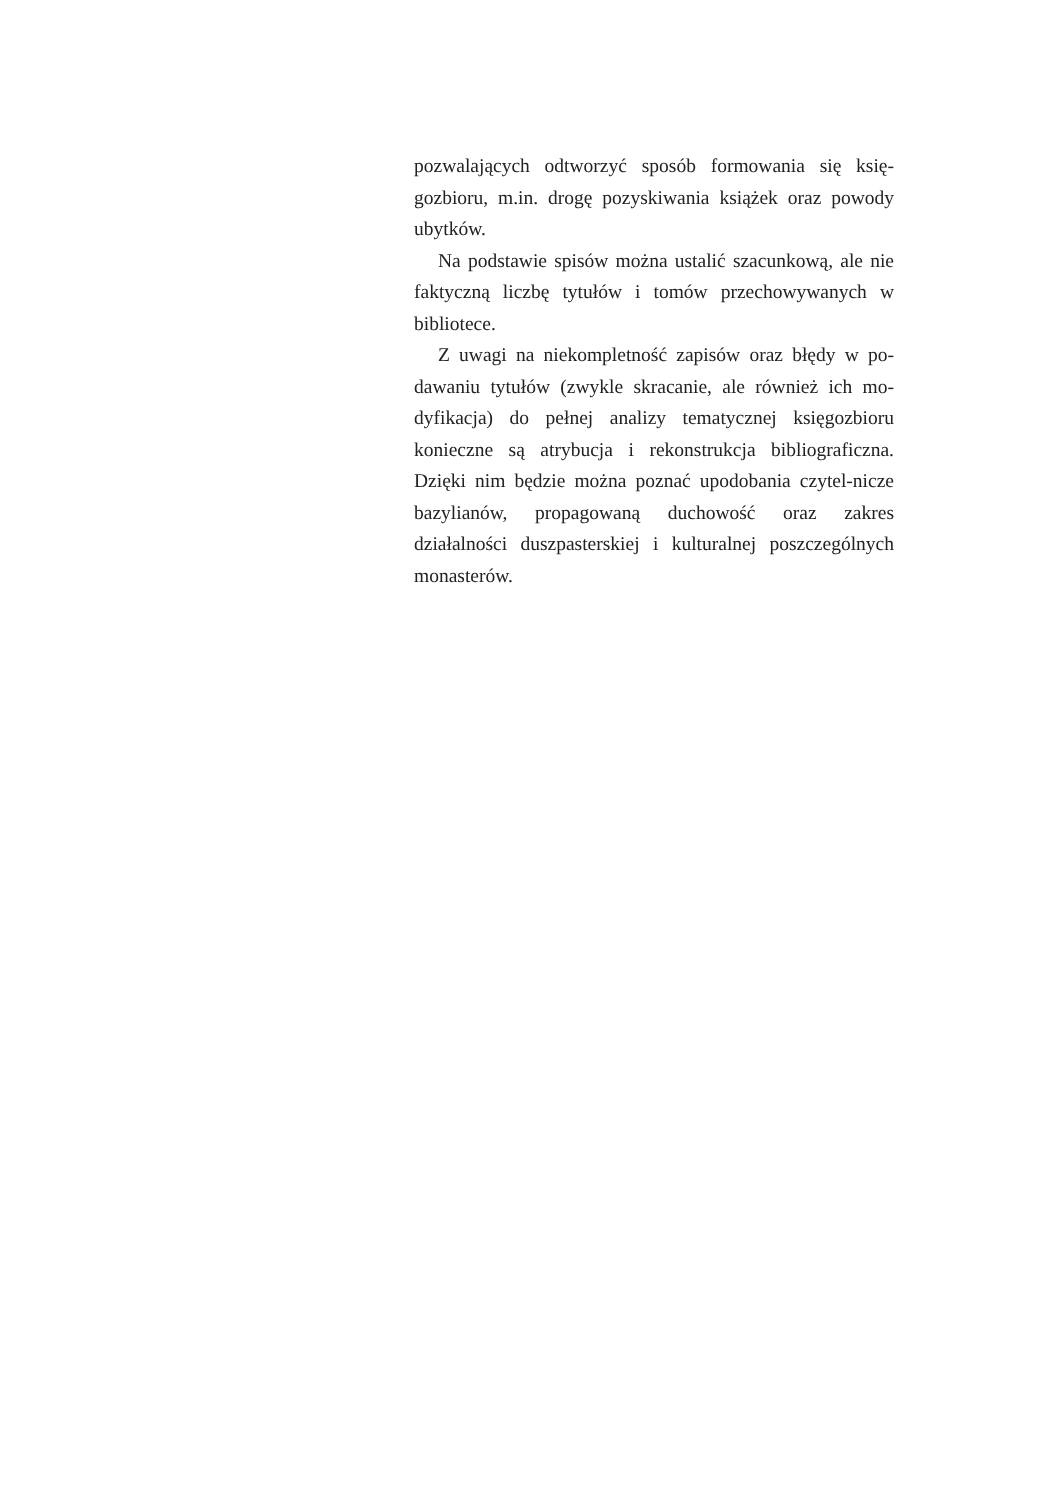pozwalających odtworzyć sposób formowania się księ-gozbioru, m.in. drogę pozyskiwania książek oraz powody ubytków.
Na podstawie spisów można ustalić szacunkową, ale nie faktyczną liczbę tytułów i tomów przechowywanych w bibliotece.
Z uwagi na niekompletność zapisów oraz błędy w po-dawaniu tytułów (zwykle skracanie, ale również ich mo-dyfikacja) do pełnej analizy tematycznej księgozbioru konieczne są atrybucja i rekonstrukcja bibliograficzna. Dzięki nim będzie można poznać upodobania czytel-nicze bazylianów, propagowaną duchowość oraz zakres działalności duszpasterskiej i kulturalnej poszczególnych monasterów.